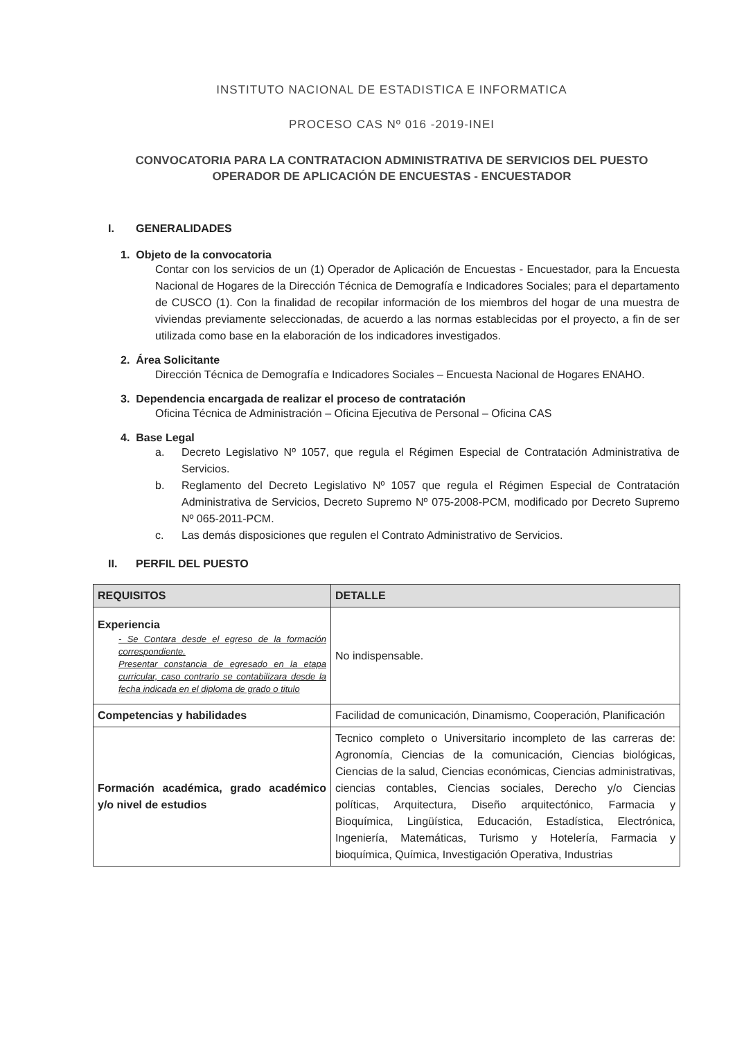INSTITUTO NACIONAL DE ESTADISTICA E INFORMATICA
PROCESO CAS Nº 016 -2019-INEI
CONVOCATORIA PARA LA CONTRATACION ADMINISTRATIVA DE SERVICIOS DEL PUESTO OPERADOR DE APLICACIÓN DE ENCUESTAS - ENCUESTADOR
I. GENERALIDADES
1. Objeto de la convocatoria
Contar con los servicios de un (1) Operador de Aplicación de Encuestas - Encuestador, para la Encuesta Nacional de Hogares de la Dirección Técnica de Demografía e Indicadores Sociales; para el departamento de CUSCO (1). Con la finalidad de recopilar información de los miembros del hogar de una muestra de viviendas previamente seleccionadas, de acuerdo a las normas establecidas por el proyecto, a fin de ser utilizada como base en la elaboración de los indicadores investigados.
2. Área Solicitante
Dirección Técnica de Demografía e Indicadores Sociales – Encuesta Nacional de Hogares ENAHO.
3. Dependencia encargada de realizar el proceso de contratación
Oficina Técnica de Administración – Oficina Ejecutiva de Personal – Oficina CAS
4. Base Legal
a. Decreto Legislativo Nº 1057, que regula el Régimen Especial de Contratación Administrativa de Servicios.
b. Reglamento del Decreto Legislativo Nº 1057 que regula el Régimen Especial de Contratación Administrativa de Servicios, Decreto Supremo Nº 075-2008-PCM, modificado por Decreto Supremo Nº 065-2011-PCM.
c. Las demás disposiciones que regulen el Contrato Administrativo de Servicios.
II. PERFIL DEL PUESTO
| REQUISITOS | DETALLE |
| --- | --- |
| Experiencia - Se Contara desde el egreso de la formación correspondiente. Presentar constancia de egresado en la etapa curricular, caso contrario se contabilizara desde la fecha indicada en el diploma de grado o titulo | No indispensable. |
| Competencias y habilidades | Facilidad de comunicación, Dinamismo, Cooperación, Planificación |
| Formación académica, grado académico y/o nivel de estudios | Tecnico completo o Universitario incompleto de las carreras de: Agronomía, Ciencias de la comunicación, Ciencias biológicas, Ciencias de la salud, Ciencias económicas, Ciencias administrativas, ciencias contables, Ciencias sociales, Derecho y/o Ciencias políticas, Arquitectura, Diseño arquitectónico, Farmacia y Bioquímica, Lingüística, Educación, Estadística, Electrónica, Ingeniería, Matemáticas, Turismo y Hotelería, Farmacia y bioquímica, Química, Investigación Operativa, Industrias |